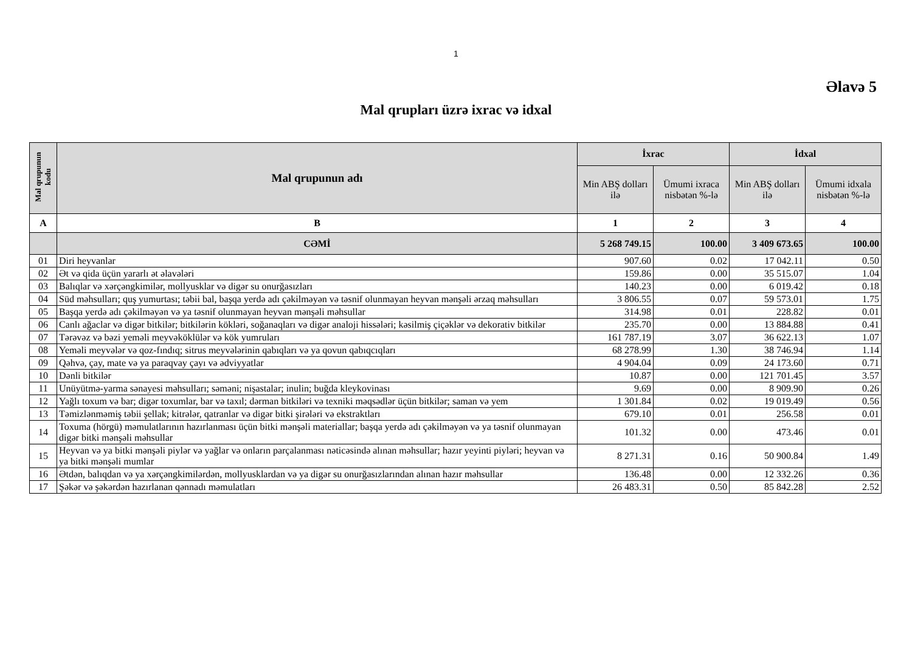1
Əlavə 5
Mal qrupları üzrə ixrac və idxal
| Mal qrupunun kodu | Mal qrupunun adı | İxrac | | İdxal | |
| --- | --- | --- | --- | --- | --- |
| | | Min ABŞ dolları ilə | Ümumi ixraca nisbətən %-lə | Min ABŞ dolları ilə | Ümumi idxala nisbətən %-lə |
| A | B | 1 | 2 | 3 | 4 |
| | CƏMİ | 5 268 749.15 | 100.00 | 3 409 673.65 | 100.00 |
| 01 | Diri heyvanlar | 907.60 | 0.02 | 17 042.11 | 0.50 |
| 02 | Ət və qida üçün yararlı ət əlavələri | 159.86 | 0.00 | 35 515.07 | 1.04 |
| 03 | Balıqlar və xərçəngkimilər, mollyusklar və digər su onurğasızları | 140.23 | 0.00 | 6 019.42 | 0.18 |
| 04 | Süd məhsulları; quş yumurtası; təbii bal, başqa yerdə adı çəkilməyən və təsnif olunmayan heyvan mənşəli ərzaq məhsulları | 3 806.55 | 0.07 | 59 573.01 | 1.75 |
| 05 | Başqa yerdə adı çəkilməyən və ya təsnif olunmayan heyvan mənşəli məhsullar | 314.98 | 0.01 | 228.82 | 0.01 |
| 06 | Canlı ağaclar və digər bitkilər; bitkilərin kökləri, soğanaqları və digər analoji hissələri; kəsilmiş çiçəklər və dekorativ bitkilər | 235.70 | 0.00 | 13 884.88 | 0.41 |
| 07 | Tərəvəz və bəzi yeməli meyvəköklülər və kök yumruları | 161 787.19 | 3.07 | 36 622.13 | 1.07 |
| 08 | Yeməli meyvələr və qoz-fındıq; sitrus meyvələrinin qabıqları və ya qovun qabıqcıqları | 68 278.99 | 1.30 | 38 746.94 | 1.14 |
| 09 | Qəhvə, çay, mate və ya paraqvay çayı və ədviyyatlar | 4 904.04 | 0.09 | 24 173.60 | 0.71 |
| 10 | Dənli bitkilər | 10.87 | 0.00 | 121 701.45 | 3.57 |
| 11 | Unüyütmə-yarma sənayesi məhsulları; səməni; nişastalar; inulin; buğda kleykovinası | 9.69 | 0.00 | 8 909.90 | 0.26 |
| 12 | Yağlı toxum və bar; digər toxumlar, bar və taxıl; dərman bitkiləri və texniki məqsədlər üçün bitkilər; saman və yem | 1 301.84 | 0.02 | 19 019.49 | 0.56 |
| 13 | Təmizlənməmiş təbii şellak; kitrələr, qatranlar və digər bitki şirələri və ekstraktları | 679.10 | 0.01 | 256.58 | 0.01 |
| 14 | Toxuma (hörgü) məmulatlarının hazırlanması üçün bitki mənşəli materiallar; başqa yerdə adı çəkilməyən və ya təsnif olunmayan digər bitki mənşəli məhsullar | 101.32 | 0.00 | 473.46 | 0.01 |
| 15 | Heyvan və ya bitki mənşəli piylər və yağlar və onların parçalanması nəticəsində alınan məhsullar; hazır yeyinti piyləri; heyvan və ya bitki mənşəli mumlar | 8 271.31 | 0.16 | 50 900.84 | 1.49 |
| 16 | Ətdən, balıqdan və ya xərçəngkimilərdən, mollyusklardan və ya digər su onurğasızlarından alınan hazır məhsullar | 136.48 | 0.00 | 12 332.26 | 0.36 |
| 17 | Şəkər və şəkərdən hazırlanan qənnadı məmulatları | 26 483.31 | 0.50 | 85 842.28 | 2.52 |